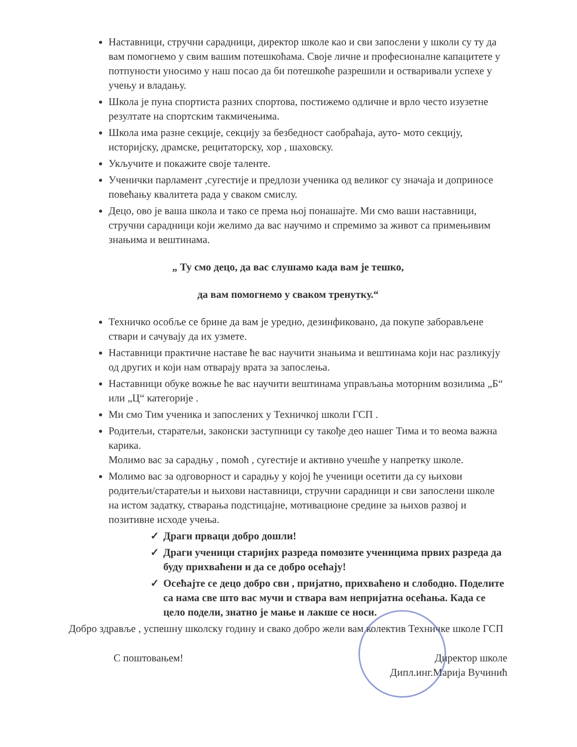Наставници, стручни сарадници, директор школе као и сви запослени у школи су ту да вам помогнемо у свим вашим потешкоћама. Своје личне и професионалне капацитете у потпуности уносимо у наш посао да би потешкоће разрешили и остваривали успехе у учењу и владању.
Школа је пуна спортиста разних спортова, постижемо одличне и врло често изузетне резултате на спортским такмичењима.
Школа има разне секције, секцију за безбедност саобраћаја, ауто- мото секцију, историјску, драмске, рецитаторску, хор , шаховску.
Укључите и покажите своје таленте.
Ученички парламент ,сугестије и предлози ученика од великог су значаја и доприносе повећању квалитета рада у сваком смислу.
Децо, ово је ваша школа и тако се према њој понашајте. Ми смо ваши наставници, стручни сарадници који желимо да вас научимо и спремимо за живот са примењивим знањима и вештинама.
„ Ту смо децо, да вас слушамо када вам је тешко,
да вам помогнемо у сваком тренутку.“
Техничко особље се брине да вам је уредно, дезинфиковано, да покупе заборављене ствари и сачувају да их узмете.
Наставници практичне наставе ће вас научити знањима и вештинама који нас разликују од других и који нам отварају врата за запослења.
Наставници обуке вожње ће вас научити вештинама управљања моторним возилима „Б“ или „Ц“ категорије .
Ми смо Тим ученика и запослених у Техничкој школи ГСП .
Родитељи, старатељи, законски заступници су такође део нашег Тима и то веома важна карика.
Молимо вас за сарадњу , помоћ , сугестије и активно учешће у напретку школе.
Молимо вас за одговорност и сарадњу у којој ће ученици осетити да су њихови родитељи/старатељи и њихови наставници, стручни сарадници и сви запослени школе на истом задатку, стварања подстицајне, мотивационе средине за њихов развој и позитивне исходе учења.
✓ Драги прваци добро дошли!
✓ Драги ученици старијих разреда помозите ученицима првих разреда да буду прихваћени и да се добро осећају!
✓ Осећајте се децо добро сви , пријатно, прихваћено и слободно. Поделите са нама све што вас мучи и ствара вам непријатна осећања. Када се цело подели, знатно је мање и лакше се носи.
Добро здравље , успешну школску годину и свако добро жели вам колектив Техничке школе ГСП
С поштовањем! Директор школе
Дипл.инг.Марија Вучинић